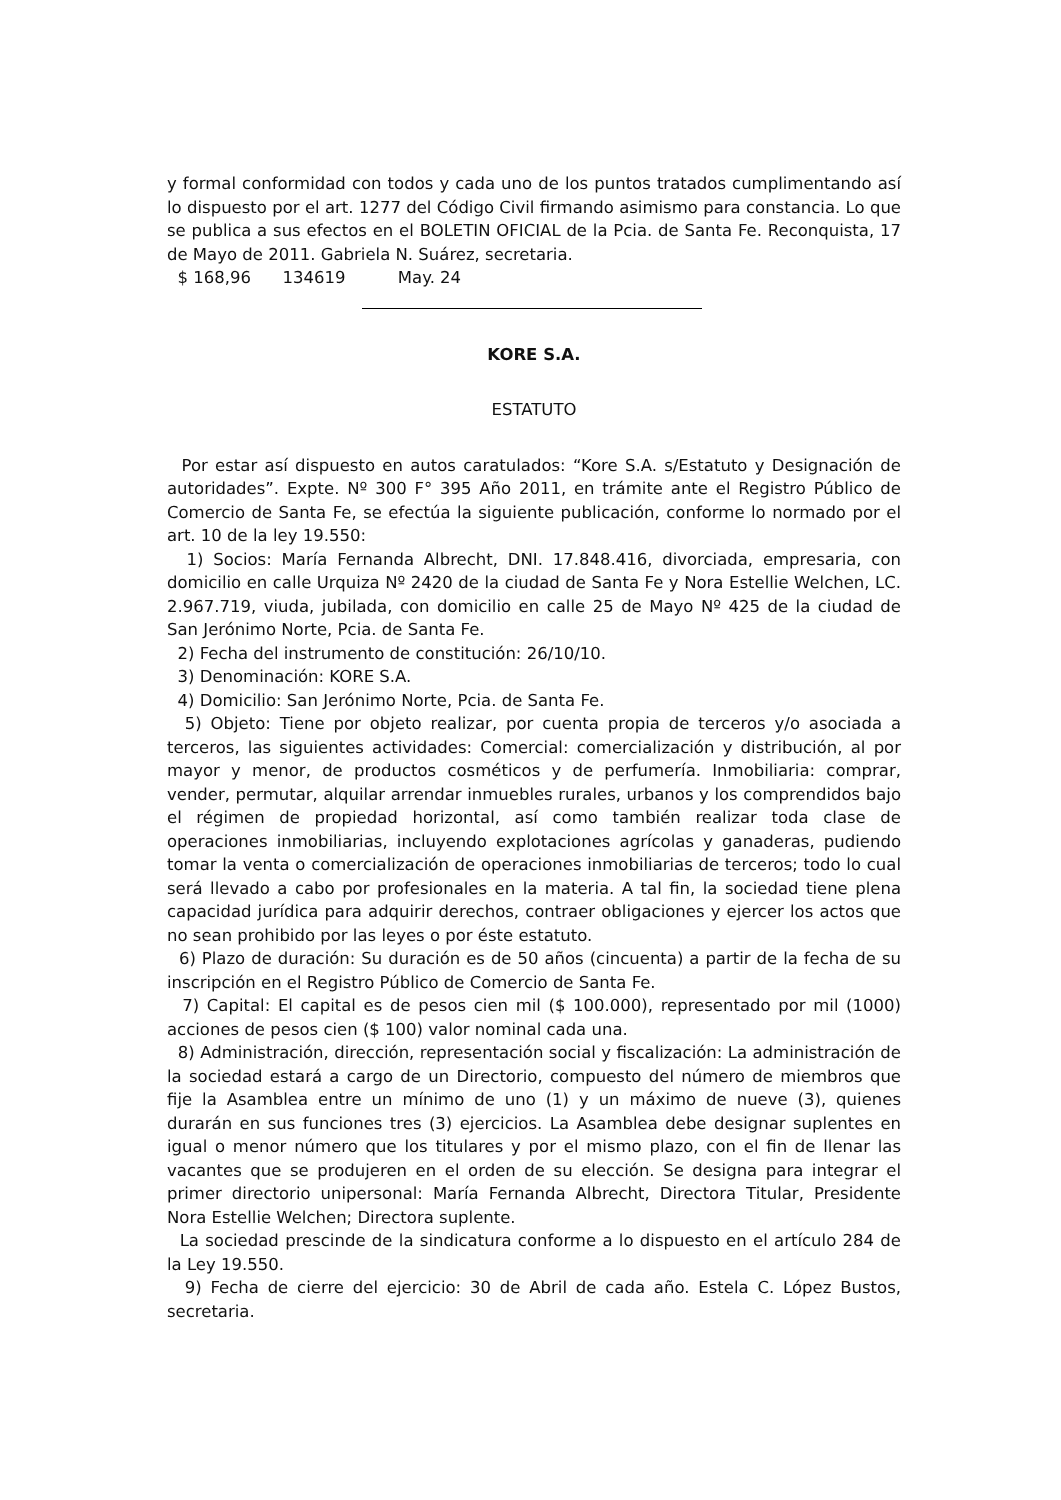y formal conformidad con todos y cada uno de los puntos tratados cumplimentando así lo dispuesto por el art. 1277 del Código Civil firmando asimismo para constancia. Lo que se publica a sus efectos en el BOLETIN OFICIAL de la Pcia. de Santa Fe. Reconquista, 17 de Mayo de 2011. Gabriela N. Suárez, secretaria.
$ 168,96 134619 May. 24
KORE S.A.
ESTATUTO
Por estar así dispuesto en autos caratulados: “Kore S.A. s/Estatuto y Designación de autoridades”. Expte. Nº 300 F° 395 Año 2011, en trámite ante el Registro Público de Comercio de Santa Fe, se efectúa la siguiente publicación, conforme lo normado por el art. 10 de la ley 19.550:
1) Socios: María Fernanda Albrecht, DNI. 17.848.416, divorciada, empresaria, con domicilio en calle Urquiza Nº 2420 de la ciudad de Santa Fe y Nora Estellie Welchen, LC. 2.967.719, viuda, jubilada, con domicilio en calle 25 de Mayo Nº 425 de la ciudad de San Jerónimo Norte, Pcia. de Santa Fe.
2) Fecha del instrumento de constitución: 26/10/10.
3) Denominación: KORE S.A.
4) Domicilio: San Jerónimo Norte, Pcia. de Santa Fe.
5) Objeto: Tiene por objeto realizar, por cuenta propia de terceros y/o asociada a terceros, las siguientes actividades: Comercial: comercialización y distribución, al por mayor y menor, de productos cosméticos y de perfumería. Inmobiliaria: comprar, vender, permutar, alquilar arrendar inmuebles rurales, urbanos y los comprendidos bajo el régimen de propiedad horizontal, así como también realizar toda clase de operaciones inmobiliarias, incluyendo explotaciones agrícolas y ganaderas, pudiendo tomar la venta o comercialización de operaciones inmobiliarias de terceros; todo lo cual será llevado a cabo por profesionales en la materia. A tal fin, la sociedad tiene plena capacidad jurídica para adquirir derechos, contraer obligaciones y ejercer los actos que no sean prohibido por las leyes o por éste estatuto.
6) Plazo de duración: Su duración es de 50 años (cincuenta) a partir de la fecha de su inscripción en el Registro Público de Comercio de Santa Fe.
7) Capital: El capital es de pesos cien mil ($ 100.000), representado por mil (1000) acciones de pesos cien ($ 100) valor nominal cada una.
8) Administración, dirección, representación social y fiscalización: La administración de la sociedad estará a cargo de un Directorio, compuesto del número de miembros que fije la Asamblea entre un mínimo de uno (1) y un máximo de nueve (3), quienes durarán en sus funciones tres (3) ejercicios. La Asamblea debe designar suplentes en igual o menor número que los titulares y por el mismo plazo, con el fin de llenar las vacantes que se produjeren en el orden de su elección. Se designa para integrar el primer directorio unipersonal: María Fernanda Albrecht, Directora Titular, Presidente Nora Estellie Welchen; Directora suplente.
La sociedad prescinde de la sindicatura conforme a lo dispuesto en el artículo 284 de la Ley 19.550.
9) Fecha de cierre del ejercicio: 30 de Abril de cada año. Estela C. López Bustos, secretaria.